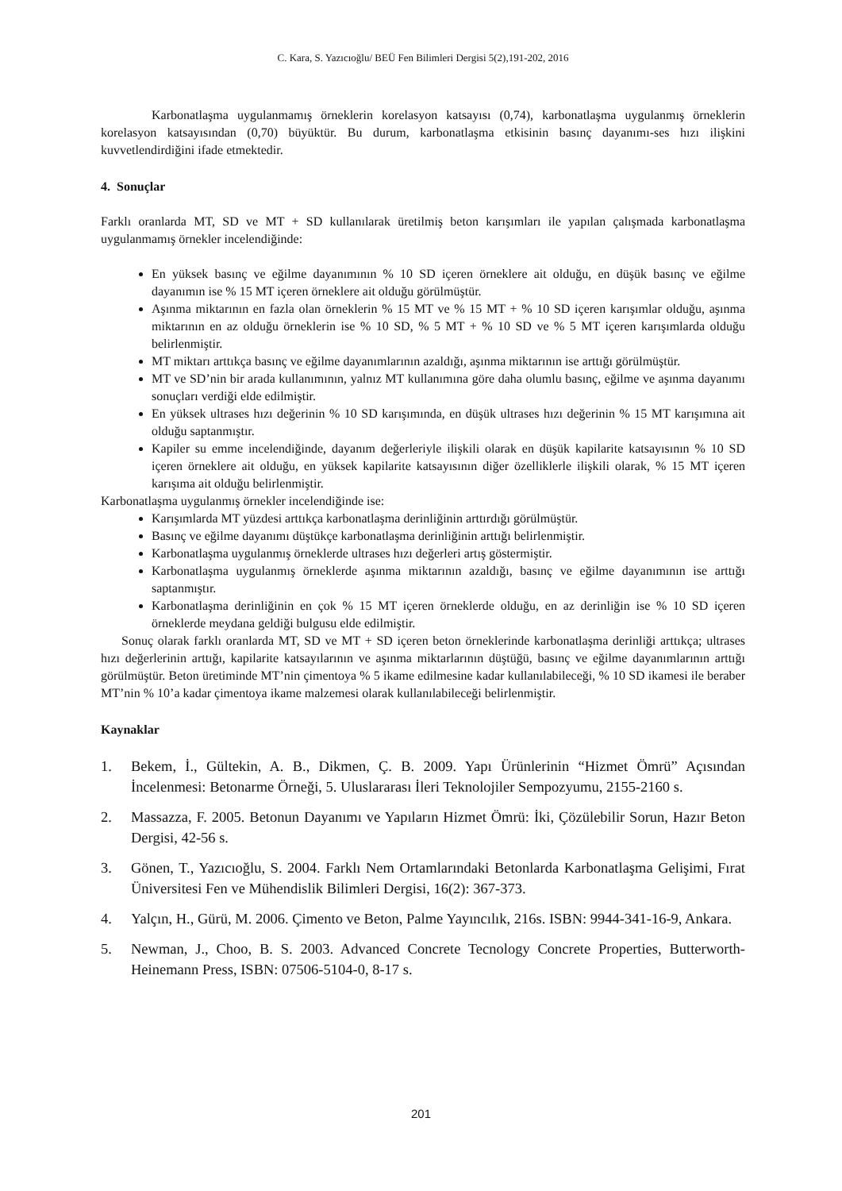C. Kara, S. Yazıcıoğlu/ BEÜ Fen Bilimleri Dergisi 5(2),191-202, 2016
Karbonatlaşma uygulanmamış örneklerin korelasyon katsayısı (0,74), karbonatlaşma uygulanmış örneklerin korelasyon katsayısından (0,70) büyüktür. Bu durum, karbonatlaşma etkisinin basınç dayanımı-ses hızı ilişkini kuvvetlendirdiğini ifade etmektedir.
4. Sonuçlar
Farklı oranlarda MT, SD ve MT + SD kullanılarak üretilmiş beton karışımları ile yapılan çalışmada karbonatlaşma uygulanmamış örnekler incelendiğinde:
En yüksek basınç ve eğilme dayanımının % 10 SD içeren örneklere ait olduğu, en düşük basınç ve eğilme dayanımın ise % 15 MT içeren örneklere ait olduğu görülmüştür.
Aşınma miktarının en fazla olan örneklerin % 15 MT ve % 15 MT + % 10 SD içeren karışımlar olduğu, aşınma miktarının en az olduğu örneklerin ise % 10 SD, % 5 MT + % 10 SD ve % 5 MT içeren karışımlarda olduğu belirlenmiştir.
MT miktarı arttıkça basınç ve eğilme dayanımlarının azaldığı, aşınma miktarının ise arttığı görülmüştür.
MT ve SD’nin bir arada kullanımının, yalnız MT kullanımına göre daha olumlu basınç, eğilme ve aşınma dayanımı sonuçları verdiği elde edilmiştir.
En yüksek ultrases hızı değerinin % 10 SD karışımında, en düşük ultrases hızı değerinin % 15 MT karışımına ait olduğu saptanmıştır.
Kapiler su emme incelendiğinde, dayanım değerleriyle ilişkili olarak en düşük kapilarite katsayısının % 10 SD içeren örneklere ait olduğu, en yüksek kapilarite katsayısının diğer özelliklerle ilişkili olarak, % 15 MT içeren karışıma ait olduğu belirlenmiştir.
Karbonatlaşma uygulanmış örnekler incelendiğinde ise:
Karışımlarda MT yüzdesi arttıkça karbonatlaşma derinliğinin arttırdığı görülmüştür.
Basınç ve eğilme dayanımı düştükçe karbonatlaşma derinliğinin arttığı belirlenmiştir.
Karbonatlaşma uygulanmış örneklerde ultrases hızı değerleri artış göstermiştir.
Karbonatlaşma uygulanmış örneklerde aşınma miktarının azaldığı, basınç ve eğilme dayanımının ise arttığı saptanmıştır.
Karbonatlaşma derinliğinin en çok % 15 MT içeren örneklerde olduğu, en az derinliğin ise % 10 SD içeren örneklerde meydana geldiği bulgusu elde edilmiştir.
Sonuç olarak farklı oranlarda MT, SD ve MT + SD içeren beton örneklerinde karbonatlaşma derinliği arttıkça; ultrases hızı değerlerinin arttığı, kapilarite katsayılarının ve aşınma miktarlarının düştüğü, basınç ve eğilme dayanımlarının arttığı görülmüştür. Beton üretiminde MT’nin çimentoya % 5 ikame edilmesine kadar kullanılabileceği, % 10 SD ikamesi ile beraber MT’nin % 10’a kadar çimentoya ikame malzemesi olarak kullanılabileceği belirlenmiştir.
Kaynaklar
1. Bekem, İ., Gültekin, A. B., Dikmen, Ç. B. 2009. Yapı Ürünlerinin “Hizmet Ömrü” Açısından İncelenmesi: Betonarme Örneği, 5. Uluslararası İleri Teknolojiler Sempozyumu, 2155-2160 s.
2. Massazza, F. 2005. Betonun Dayanımı ve Yapıların Hizmet Ömrü: İki, Çözülebilir Sorun, Hazır Beton Dergisi, 42-56 s.
3. Gönen, T., Yazıcıoğlu, S. 2004. Farklı Nem Ortamlarındaki Betonlarda Karbonatlaşma Gelişimi, Fırat Üniversitesi Fen ve Mühendislik Bilimleri Dergisi, 16(2): 367-373.
4. Yalçın, H., Gürü, M. 2006. Çimento ve Beton, Palme Yayıncılık, 216s. ISBN: 9944-341-16-9, Ankara.
5. Newman, J., Choo, B. S. 2003. Advanced Concrete Tecnology Concrete Properties, Butterworth-Heinemann Press, ISBN: 07506-5104-0, 8-17 s.
201